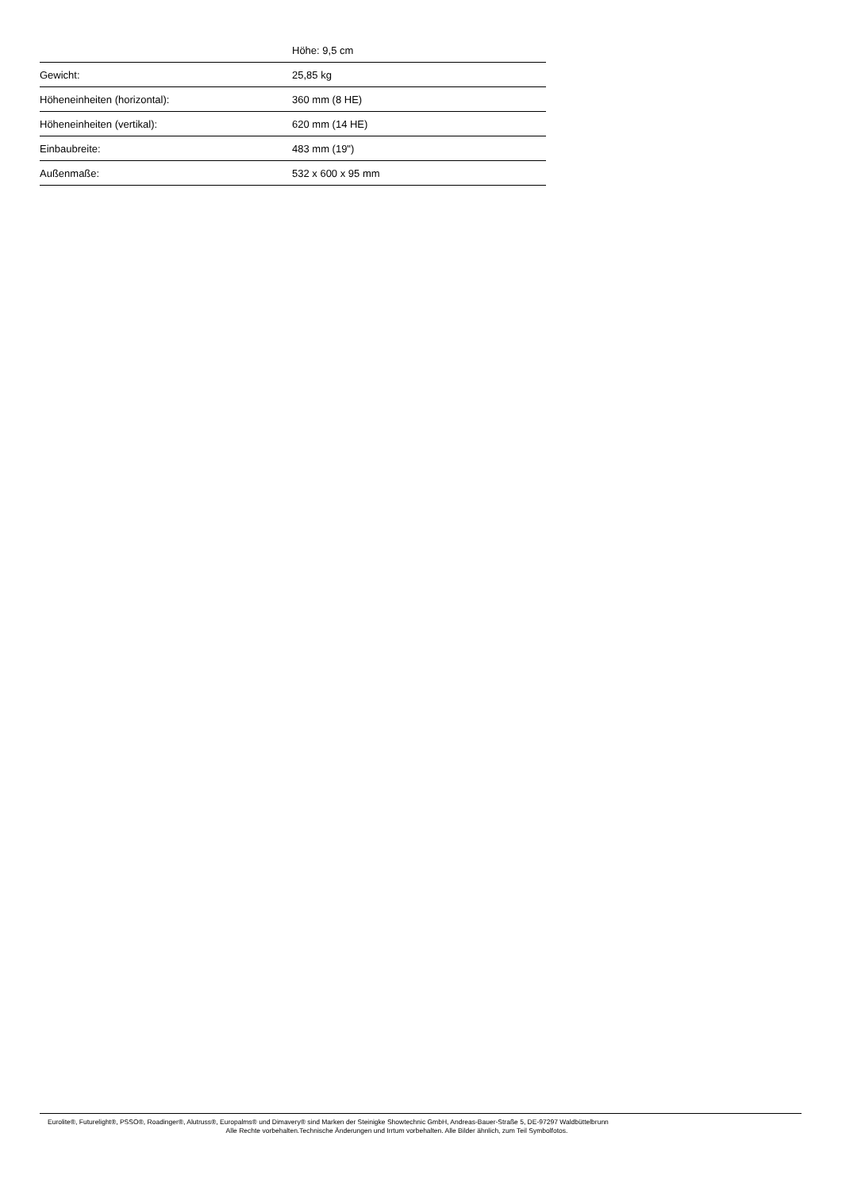| | Höhe: 9,5 cm |
| Gewicht: | 25,85 kg |
| Höheneinheiten (horizontal): | 360 mm (8 HE) |
| Höheneinheiten (vertikal): | 620 mm (14 HE) |
| Einbaubreite: | 483 mm (19") |
| Außenmaße: | 532 x 600 x 95 mm |
Eurolite®, Futurelight®, PSSO®, Roadinger®, Alutruss®, Europalms® und Dimavery® sind Marken der Steinigke Showtechnic GmbH, Andreas-Bauer-Straße 5, DE-97297 Waldbüttelbrunn
Alle Rechte vorbehalten.Technische Änderungen und Irrtum vorbehalten. Alle Bilder ähnlich, zum Teil Symbolfotos.